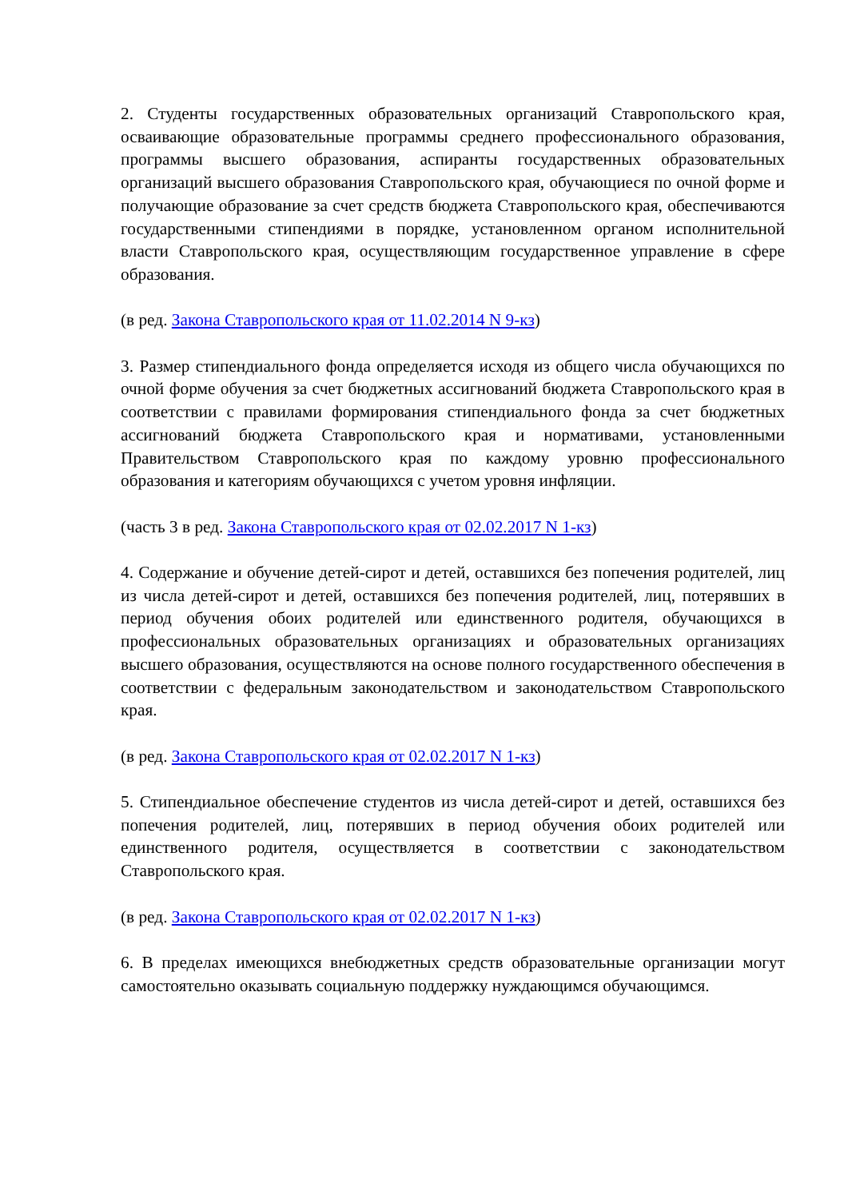2. Студенты государственных образовательных организаций Ставропольского края, осваивающие образовательные программы среднего профессионального образования, программы высшего образования, аспиранты государственных образовательных организаций высшего образования Ставропольского края, обучающиеся по очной форме и получающие образование за счет средств бюджета Ставропольского края, обеспечиваются государственными стипендиями в порядке, установленном органом исполнительной власти Ставропольского края, осуществляющим государственное управление в сфере образования.
(в ред. Закона Ставропольского края от 11.02.2014 N 9-кз)
3. Размер стипендиального фонда определяется исходя из общего числа обучающихся по очной форме обучения за счет бюджетных ассигнований бюджета Ставропольского края в соответствии с правилами формирования стипендиального фонда за счет бюджетных ассигнований бюджета Ставропольского края и нормативами, установленными Правительством Ставропольского края по каждому уровню профессионального образования и категориям обучающихся с учетом уровня инфляции.
(часть 3 в ред. Закона Ставропольского края от 02.02.2017 N 1-кз)
4. Содержание и обучение детей-сирот и детей, оставшихся без попечения родителей, лиц из числа детей-сирот и детей, оставшихся без попечения родителей, лиц, потерявших в период обучения обоих родителей или единственного родителя, обучающихся в профессиональных образовательных организациях и образовательных организациях высшего образования, осуществляются на основе полного государственного обеспечения в соответствии с федеральным законодательством и законодательством Ставропольского края.
(в ред. Закона Ставропольского края от 02.02.2017 N 1-кз)
5. Стипендиальное обеспечение студентов из числа детей-сирот и детей, оставшихся без попечения родителей, лиц, потерявших в период обучения обоих родителей или единственного родителя, осуществляется в соответствии с законодательством Ставропольского края.
(в ред. Закона Ставропольского края от 02.02.2017 N 1-кз)
6. В пределах имеющихся внебюджетных средств образовательные организации могут самостоятельно оказывать социальную поддержку нуждающимся обучающимся.